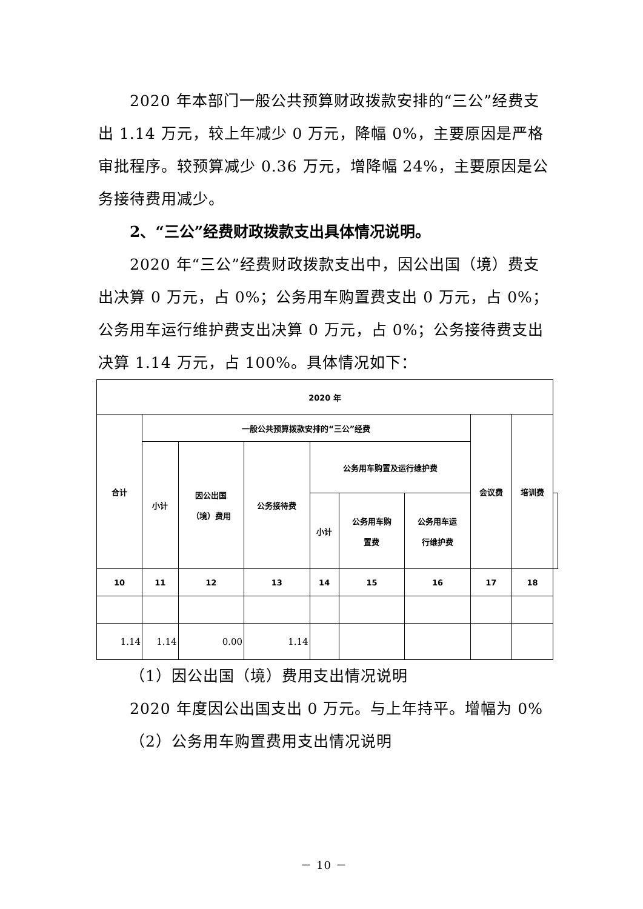2020 年本部门一般公共预算财政拨款安排的“三公”经费支出 1.14 万元，较上年减少 0 万元，降幅 0%，主要原因是严格审批程序。较预算减少 0.36 万元，增降幅 24%，主要原因是公务接待费用减少。
2、“三公”经费财政拨款支出具体情况说明。
2020 年“三公”经费财政拨款支出中，因公出国（境）费支出决算 0 万元，占 0%；公务用车购置费支出 0 万元，占 0%；公务用车运行维护费支出决算 0 万元，占 0%；公务接待费支出决算 1.14 万元，占 100%。具体情况如下：
| 2020 年 | | | | | | | | | |
| --- | --- | --- | --- | --- | --- | --- | --- | --- | --- |
| 合计 | 一般公共预算拨款安排的“三公”经费 | | | | | | 会议费 | 培训费 | |
| | 小计 | 因公出国 （境）费用 | 公务接待费 | 公务用车购置及运行维护费 | | | | | |
| | | | | 小计 | 公务用车购 置费 | 公务用车运 行维护费 | | | |
| 10 | 11 | 12 | 13 | 14 | 15 | 16 | 17 | 18 | |
| 1.14 | 1.14 | 0.00 | 1.14 | | | | | | |
（1）因公出国（境）费用支出情况说明
2020 年度因公出国支出 0 万元。与上年持平。增幅为 0%
（2）公务用车购置费用支出情况说明
－ 10 －